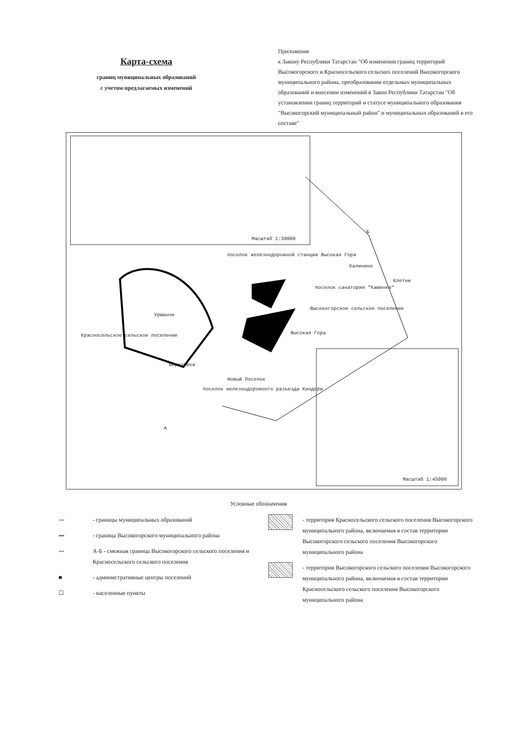Карта-схема
границ муниципальных образований
с учетом предлагаемых изменений
Приложение
к Закону Республики Татарстан "Об изменении границ территорий Высокогорского и Красносельского сельских поселений Высокогорского муниципального района, преобразовании отдельных муниципальных образований и внесении изменений в Закон Республики Татарстан "Об установлении границ территорий и статусе муниципального образования "Высокогорский муниципальный район" и муниципальных образований в его составе"
Масштаб 1:30000
поселок железнодорожной станции Высокая Гора
Калинино
Клетни
поселок санатория "Каменка"
Высокогорское сельское поселение
Урманче
Красносельское сельское поселение Высокая Гора
Березовка
Новый Поселок
поселок железнодорожного разъезда Киндери
Б
А
Масштаб 1:45000
Условные обозначения
〰 - границы муниципальных образований
〰 - граница Высокогорского муниципального района
〰 А-Б - смежная граница Высокогорского сельского поселения и Красносельского сельского поселения
■ - административные центры поселений
☐ - населенные пункты
- территория Красносельского сельского поселения Высокогорского муниципального района, включаемая в состав территории Высокогорского сельского поселения Высокогорского муниципального района
- территория Высокогорского сельского поселения Высокогорского муниципального района, включаемая в состав территории Красносельского сельского поселения Высокогорского муниципального района